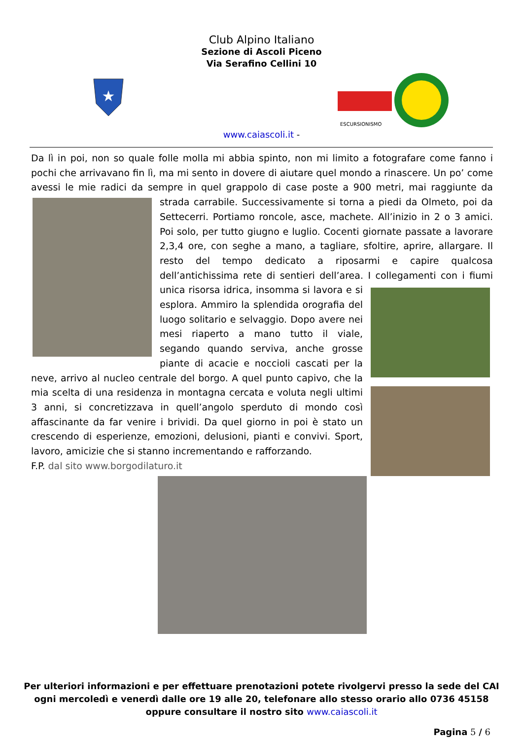Club Alpino Italiano
Sezione di Ascoli Piceno
Via Serafino Cellini 10
★
ESCURSIONISMO
www.caiascoli.it -
Da lì in poi, non so quale folle molla mi abbia spinto, non mi limito a fotografare come fanno i pochi che arrivavano fin lì, ma mi sento in dovere di aiutare quel mondo a rinascere. Un po’ come avessi le mie radici da sempre in quel grappolo di case poste a 900 metri, mai raggiunte da strada
carrabile. Successivamente si torna a piedi da Olmeto, poi da Settecerri. Portiamo roncole, asce, machete. All’inizio in 2 o 3 amici. Poi solo, per tutto giugno e luglio. Cocenti giornate passate a lavorare 2,3,4 ore, con seghe a mano, a tagliare, sfoltire, aprire, allargare. Il resto del tempo dedicato a riposarmi e capire qualcosa dell’antichissima rete di sentieri dell’area. I collegamenti con i fiumi
unica risorsa idrica, insomma si lavora e si esplora. Ammiro la splendida orografia del luogo solitario e selvaggio. Dopo avere nei mesi riaperto a mano tutto il viale, segando quando serviva, anche grosse piante di acacie e noccioli cascati per la neve, arrivo al nucleo centrale del borgo. A quel punto capivo, che la mia scelta di una residenza in montagna cercata e voluta negli ultimi 3 anni, si concretizzava in quell’angolo sperduto di mondo così affascinante da far venire i brividi. Da quel giorno in poi è stato un crescendo di esperienze, emozioni, delusioni, pianti e convivi. Sport, lavoro, amicizie che si stanno incrementando e rafforzando.
F.P. dal sito www.borgodilaturo.it
Per ulteriori informazioni e per effettuare prenotazioni potete rivolgervi presso la sede del CAI
ogni mercoledì e venerdì dalle ore 19 alle 20, telefonare allo stesso orario allo 0736 45158
oppure consultare il nostro sito www.caiascoli.it
Pagina 5 / 6